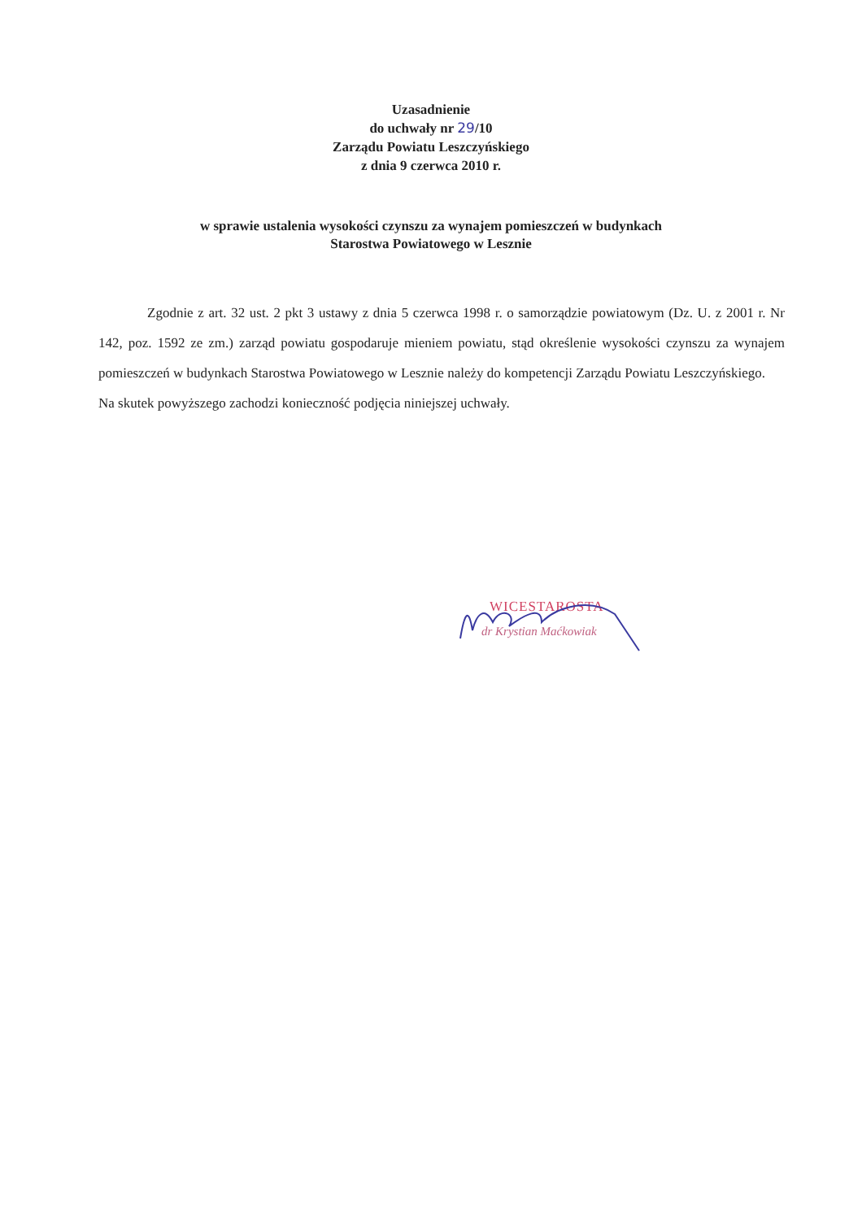Uzasadnienie
do uchwały nr 29/10
Zarządu Powiatu Leszczyńskiego
z dnia 9 czerwca 2010 r.
w sprawie ustalenia wysokości czynszu za wynajem pomieszczeń w budynkach
Starostwa Powiatowego w Lesznie
Zgodnie z art. 32 ust. 2 pkt 3 ustawy z dnia 5 czerwca 1998 r. o samorządzie powiatowym (Dz. U. z 2001 r. Nr 142, poz. 1592 ze zm.) zarząd powiatu gospodaruje mieniem powiatu, stąd określenie wysokości czynszu za wynajem pomieszczeń w budynkach Starostwa Powiatowego w Lesznie należy do kompetencji Zarządu Powiatu Leszczyńskiego.
Na skutek powyższego zachodzi konieczność podjęcia niniejszej uchwały.
WICESTAROSTA
dr Krystian Maćkowiak